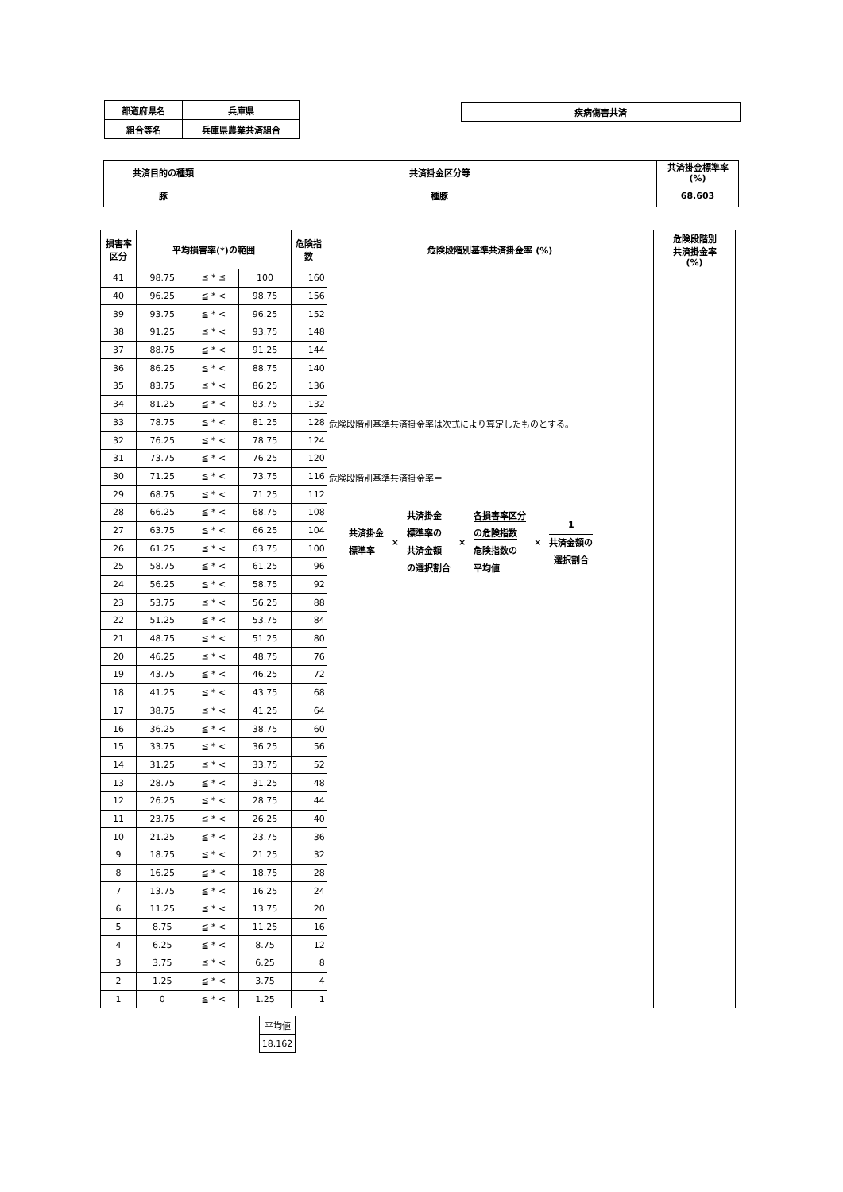| 都道府県名 | 兵庫県 |
| 組合等名 | 兵庫県農業共済組合 |
| 疾病傷害共済 |
| 共済目的の種類 | 共済掛金区分等 | 共済掛金標準率 (%) |
| 豚 | 種豚 | 68.603 |
| 損害率 区分 | 平均損害率(*)の範囲 | | | 危険指 数 | 危険段階別基準共済掛金率 (%) | 危険段階別 共済掛金率 (%) |
| --- | --- | --- | --- | --- | --- | --- |
| 41 | 98.75 | ≦ * ≦ | 100 | 160 | 危険段階別基準共済掛金率は次式により算定したものとする。 危険段階別基準共済掛金率＝ 共済掛金 標準率 × 共済掛金 標準率の 共済金額 の選択割合 × 各損害率区分 の危険指数 危険指数の 平均値 × 1 共済金額の 選択割合 | |
| 40 | 96.25 | ≦ * < | 98.75 | 156 | | |
| 39 | 93.75 | ≦ * < | 96.25 | 152 | | |
| 38 | 91.25 | ≦ * < | 93.75 | 148 | | |
| 37 | 88.75 | ≦ * < | 91.25 | 144 | | |
| 36 | 86.25 | ≦ * < | 88.75 | 140 | | |
| 35 | 83.75 | ≦ * < | 86.25 | 136 | | |
| 34 | 81.25 | ≦ * < | 83.75 | 132 | | |
| 33 | 78.75 | ≦ * < | 81.25 | 128 | | |
| 32 | 76.25 | ≦ * < | 78.75 | 124 | | |
| 31 | 73.75 | ≦ * < | 76.25 | 120 | | |
| 30 | 71.25 | ≦ * < | 73.75 | 116 | | |
| 29 | 68.75 | ≦ * < | 71.25 | 112 | | |
| 28 | 66.25 | ≦ * < | 68.75 | 108 | | |
| 27 | 63.75 | ≦ * < | 66.25 | 104 | | |
| 26 | 61.25 | ≦ * < | 63.75 | 100 | | |
| 25 | 58.75 | ≦ * < | 61.25 | 96 | | |
| 24 | 56.25 | ≦ * < | 58.75 | 92 | | |
| 23 | 53.75 | ≦ * < | 56.25 | 88 | | |
| 22 | 51.25 | ≦ * < | 53.75 | 84 | | |
| 21 | 48.75 | ≦ * < | 51.25 | 80 | | |
| 20 | 46.25 | ≦ * < | 48.75 | 76 | | |
| 19 | 43.75 | ≦ * < | 46.25 | 72 | | |
| 18 | 41.25 | ≦ * < | 43.75 | 68 | | |
| 17 | 38.75 | ≦ * < | 41.25 | 64 | | |
| 16 | 36.25 | ≦ * < | 38.75 | 60 | | |
| 15 | 33.75 | ≦ * < | 36.25 | 56 | | |
| 14 | 31.25 | ≦ * < | 33.75 | 52 | | |
| 13 | 28.75 | ≦ * < | 31.25 | 48 | | |
| 12 | 26.25 | ≦ * < | 28.75 | 44 | | |
| 11 | 23.75 | ≦ * < | 26.25 | 40 | | |
| 10 | 21.25 | ≦ * < | 23.75 | 36 | | |
| 9 | 18.75 | ≦ * < | 21.25 | 32 | | |
| 8 | 16.25 | ≦ * < | 18.75 | 28 | | |
| 7 | 13.75 | ≦ * < | 16.25 | 24 | | |
| 6 | 11.25 | ≦ * < | 13.75 | 20 | | |
| 5 | 8.75 | ≦ * < | 11.25 | 16 | | |
| 4 | 6.25 | ≦ * < | 8.75 | 12 | | |
| 3 | 3.75 | ≦ * < | 6.25 | 8 | | |
| 2 | 1.25 | ≦ * < | 3.75 | 4 | | |
| 1 | 0 | ≦ * < | 1.25 | 1 | | |
| 平均値 |
| 18.162 |